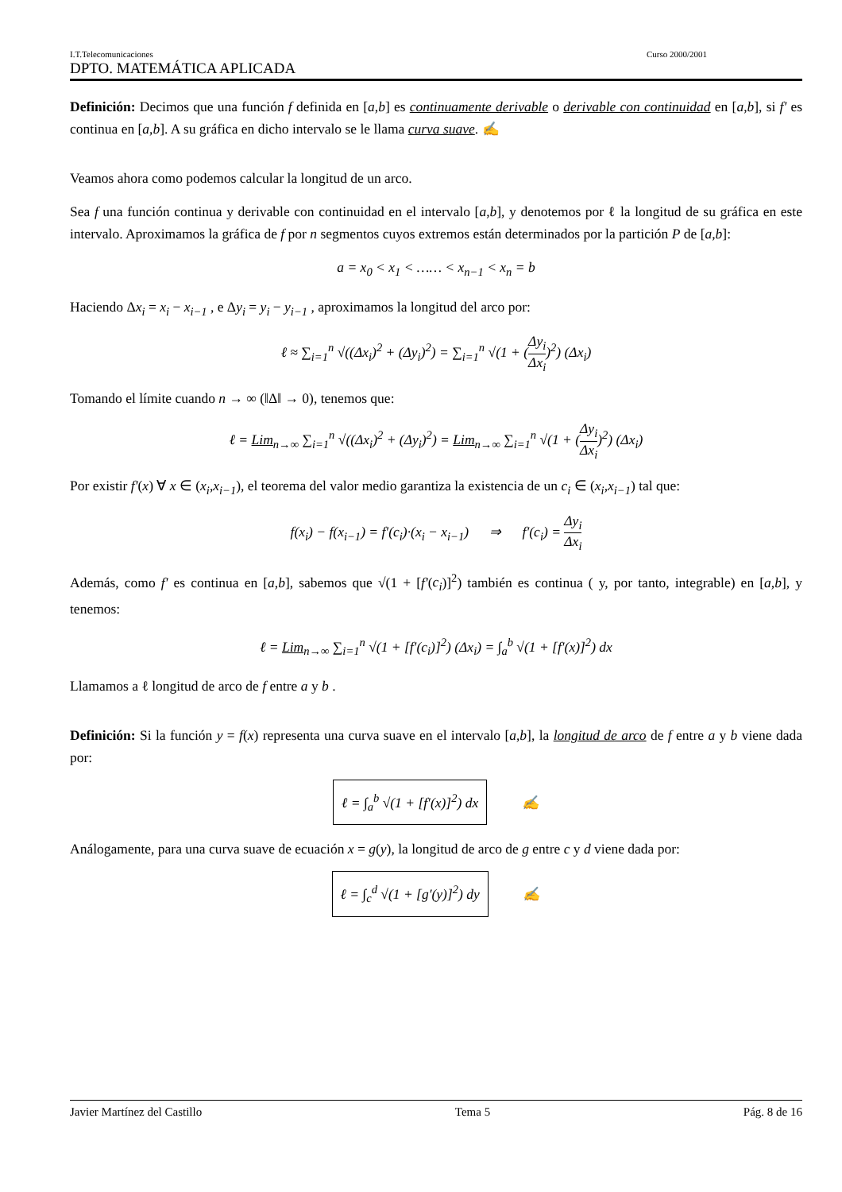I.T.Telecomunicaciones Curso 2000/2001
DPTO. MATEMÁTICA APLICADA
Definición: Decimos que una función f definida en [a,b] es continuamente derivable o derivable con continuidad en [a,b], si f′ es continua en [a,b]. A su gráfica en dicho intervalo se le llama curva suave. ✍
Veamos ahora como podemos calcular la longitud de un arco.
Sea f una función continua y derivable con continuidad en el intervalo [a,b], y denotemos por ℓ la longitud de su gráfica en este intervalo. Aproximamos la gráfica de f por n segmentos cuyos extremos están determinados por la partición P de [a,b]:
a = x<sub>0</sub> < x<sub>1</sub> < …… < x<sub>n−1</sub> < x<sub>n</sub> = b
Haciendo Δx<sub>i</sub> = x<sub>i</sub> − x<sub>i−1</sub> , e Δy<sub>i</sub> = y<sub>i</sub> − y<sub>i−1</sub> , aproximamos la longitud del arco por:
ℓ ≈ ∑<sub>i=1</sub><sup>n</sup> √((Δx<sub>i</sub>)<sup>2</sup> + (Δy<sub>i</sub>)<sup>2</sup>) = ∑<sub>i=1</sub><sup>n</sup> √(1 + (Δy<sub>i</sub> Δx<sub>i</sub>)<sup>2</sup>) (Δx<sub>i</sub>)
Tomando el límite cuando n → ∞ (‖Δ‖ → 0), tenemos que:
ℓ = Lim<sub>n→∞</sub> ∑<sub>i=1</sub><sup>n</sup> √((Δx<sub>i</sub>)<sup>2</sup> + (Δy<sub>i</sub>)<sup>2</sup>) = Lim<sub>n→∞</sub> ∑<sub>i=1</sub><sup>n</sup> √(1 + (Δy<sub>i</sub> Δx<sub>i</sub>)<sup>2</sup>) (Δx<sub>i</sub>)
Por existir f′(x) ∀ x ∈ (x<sub>i</sub>,x<sub>i−1</sub>), el teorema del valor medio garantiza la existencia de un c<sub>i</sub> ∈ (x<sub>i</sub>,x<sub>i−1</sub>) tal que:
f(x<sub>i</sub>) − f(x<sub>i−1</sub>) = f′(c<sub>i</sub>)·(x<sub>i</sub> − x<sub>i−1</sub>) ⇒ f′(c<sub>i</sub>) = Δy<sub>i</sub> Δx<sub>i</sub>
Además, como f′ es continua en [a,b], sabemos que √(1 + [f′(c<sub>i</sub>)]<sup>2</sup>) también es continua ( y, por tanto, integrable) en [a,b], y tenemos:
ℓ = Lim<sub>n→∞</sub> ∑<sub>i=1</sub><sup>n</sup> √(1 + [f′(c<sub>i</sub>)]<sup>2</sup>) (Δx<sub>i</sub>) = ∫<sub>a</sub><sup>b</sup> √(1 + [f′(x)]<sup>2</sup>) dx
Llamamos a ℓ longitud de arco de f entre a y b .
Definición: Si la función y = f(x) representa una curva suave en el intervalo [a,b], la longitud de arco de f entre a y b viene dada por:
ℓ = ∫<sub>a</sub><sup>b</sup> √(1 + [f′(x)]<sup>2</sup>) dx ✍
Análogamente, para una curva suave de ecuación x = g(y), la longitud de arco de g entre c y d viene dada por:
ℓ = ∫<sub>c</sub><sup>d</sup> √(1 + [g′(y)]<sup>2</sup>) dy ✍
Javier Martínez del Castillo Tema 5 Pág. 8 de 16